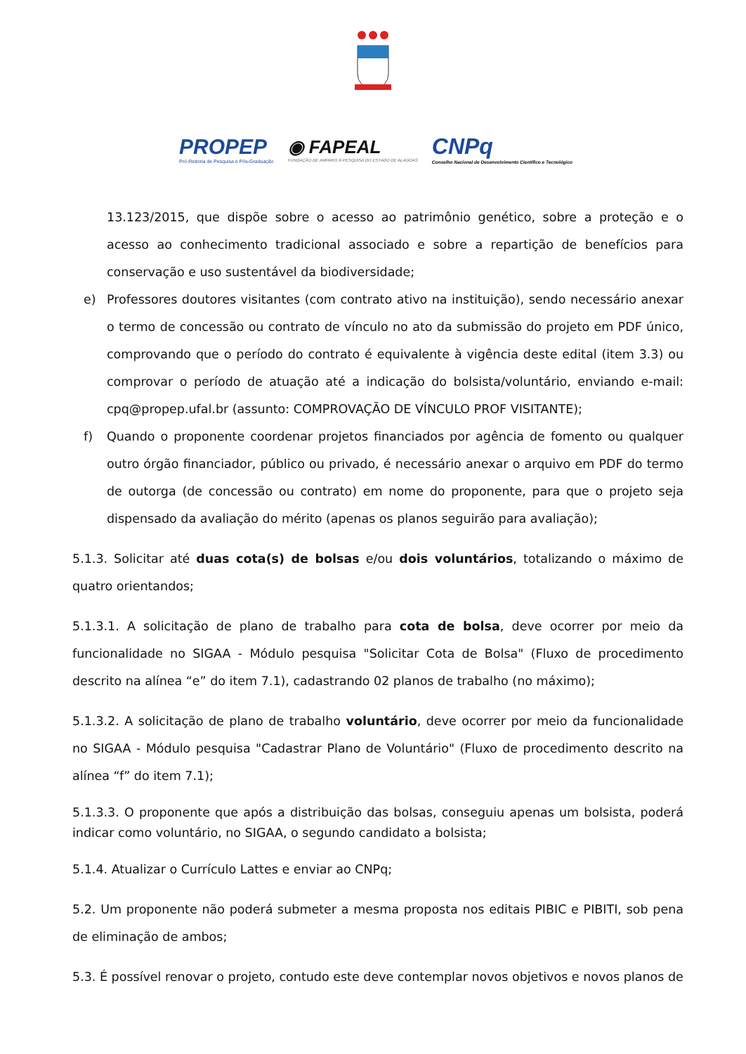PROPEP
Pró-Reitoria de Pesquisa e Pós-Graduação
◉ FAPEAL
FUNDAÇÃO DE AMPARO À PESQUISA DO ESTADO DE ALAGOAS
CNPq
Conselho Nacional de Desenvolvimento Científico e Tecnológico
13.123/2015, que dispõe sobre o acesso ao patrimônio genético, sobre a proteção e o acesso ao conhecimento tradicional associado e sobre a repartição de benefícios para conservação e uso sustentável da biodiversidade;
e) Professores doutores visitantes (com contrato ativo na instituição), sendo necessário anexar o termo de concessão ou contrato de vínculo no ato da submissão do projeto em PDF único, comprovando que o período do contrato é equivalente à vigência deste edital (item 3.3) ou comprovar o período de atuação até a indicação do bolsista/voluntário, enviando e-mail: cpq@propep.ufal.br (assunto: COMPROVAÇÃO DE VÍNCULO PROF VISITANTE);
f) Quando o proponente coordenar projetos financiados por agência de fomento ou qualquer outro órgão financiador, público ou privado, é necessário anexar o arquivo em PDF do termo de outorga (de concessão ou contrato) em nome do proponente, para que o projeto seja dispensado da avaliação do mérito (apenas os planos seguirão para avaliação);
5.1.3. Solicitar até duas cota(s) de bolsas e/ou dois voluntários, totalizando o máximo de quatro orientandos;
5.1.3.1. A solicitação de plano de trabalho para cota de bolsa, deve ocorrer por meio da funcionalidade no SIGAA - Módulo pesquisa "Solicitar Cota de Bolsa" (Fluxo de procedimento descrito na alínea “e” do item 7.1), cadastrando 02 planos de trabalho (no máximo);
5.1.3.2. A solicitação de plano de trabalho voluntário, deve ocorrer por meio da funcionalidade no SIGAA - Módulo pesquisa "Cadastrar Plano de Voluntário" (Fluxo de procedimento descrito na alínea “f” do item 7.1);
5.1.3.3. O proponente que após a distribuição das bolsas, conseguiu apenas um bolsista, poderá indicar como voluntário, no SIGAA, o segundo candidato a bolsista;
5.1.4. Atualizar o Currículo Lattes e enviar ao CNPq;
5.2. Um proponente não poderá submeter a mesma proposta nos editais PIBIC e PIBITI, sob pena de eliminação de ambos;
5.3. É possível renovar o projeto, contudo este deve contemplar novos objetivos e novos planos de